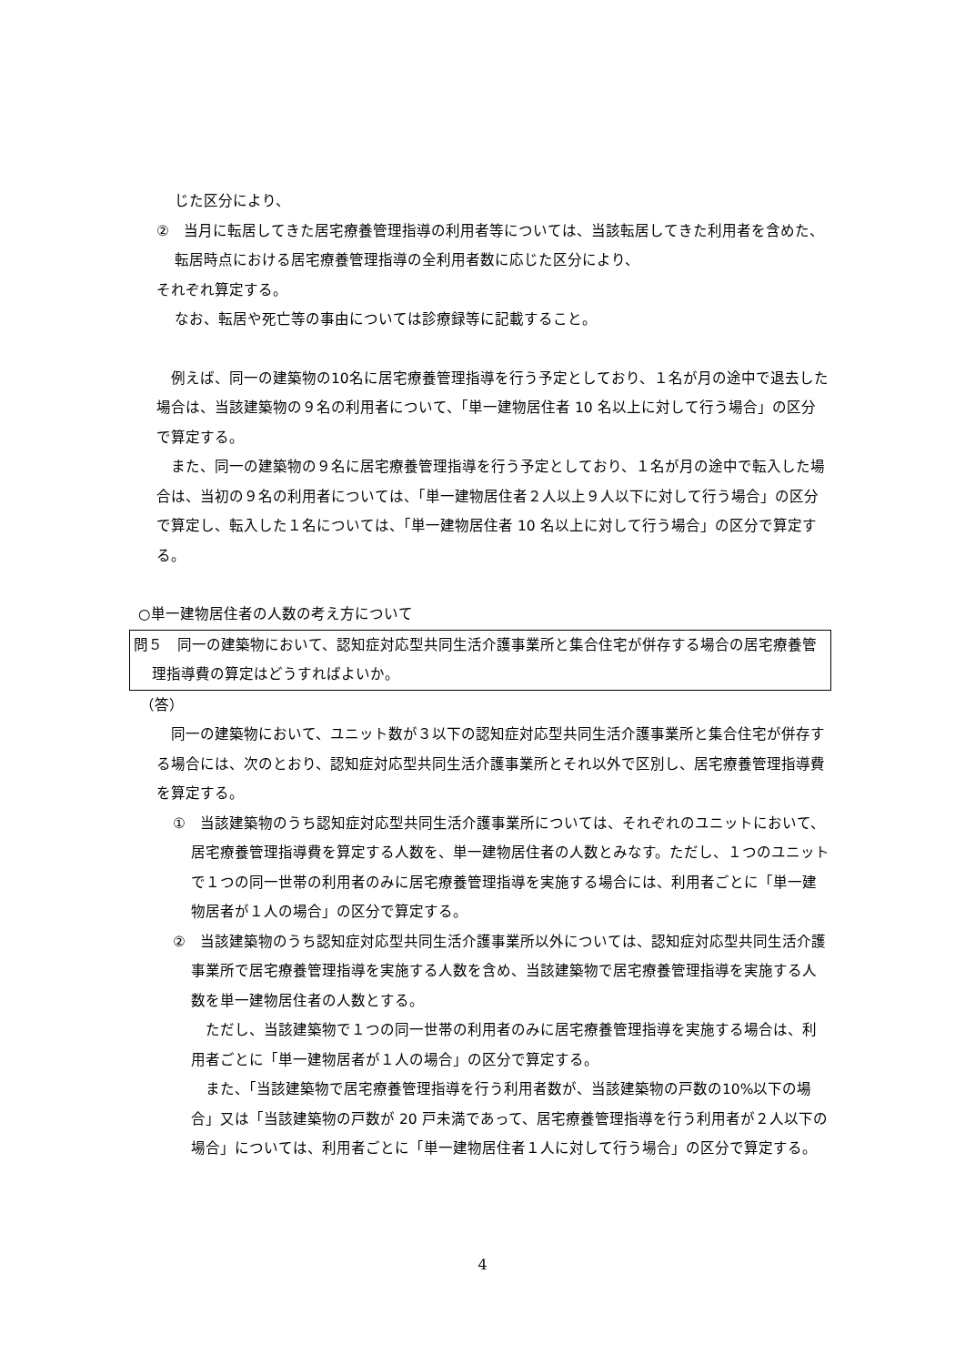じた区分により、
②　当月に転居してきた居宅療養管理指導の利用者等については、当該転居してきた利用者を含めた、転居時点における居宅療養管理指導の全利用者数に応じた区分により、
それぞれ算定する。
なお、転居や死亡等の事由については診療録等に記載すること。
　例えば、同一の建築物の10名に居宅療養管理指導を行う予定としており、１名が月の途中で退去した場合は、当該建築物の９名の利用者について、「単一建物居住者 10 名以上に対して行う場合」の区分で算定する。
　また、同一の建築物の９名に居宅療養管理指導を行う予定としており、１名が月の途中で転入した場合は、当初の９名の利用者については、「単一建物居住者２人以上９人以下に対して行う場合」の区分で算定し、転入した１名については、「単一建物居住者 10 名以上に対して行う場合」の区分で算定する。
○単一建物居住者の人数の考え方について
問５　同一の建築物において、認知症対応型共同生活介護事業所と集合住宅が併存する場合の居宅療養管理指導費の算定はどうすればよいか。
（答）
　同一の建築物において、ユニット数が３以下の認知症対応型共同生活介護事業所と集合住宅が併存する場合には、次のとおり、認知症対応型共同生活介護事業所とそれ以外で区別し、居宅療養管理指導費を算定する。
①　当該建築物のうち認知症対応型共同生活介護事業所については、それぞれのユニットにおいて、居宅療養管理指導費を算定する人数を、単一建物居住者の人数とみなす。ただし、１つのユニットで１つの同一世帯の利用者のみに居宅療養管理指導を実施する場合には、利用者ごとに「単一建物居者が１人の場合」の区分で算定する。
②　当該建築物のうち認知症対応型共同生活介護事業所以外については、認知症対応型共同生活介護事業所で居宅療養管理指導を実施する人数を含め、当該建築物で居宅療養管理指導を実施する人数を単一建物居住者の人数とする。
　ただし、当該建築物で１つの同一世帯の利用者のみに居宅療養管理指導を実施する場合は、利用者ごとに「単一建物居者が１人の場合」の区分で算定する。
　また、「当該建築物で居宅療養管理指導を行う利用者数が、当該建築物の戸数の10%以下の場合」又は「当該建築物の戸数が 20 戸未満であって、居宅療養管理指導を行う利用者が２人以下の場合」については、利用者ごとに「単一建物居住者１人に対して行う場合」の区分で算定する。
4